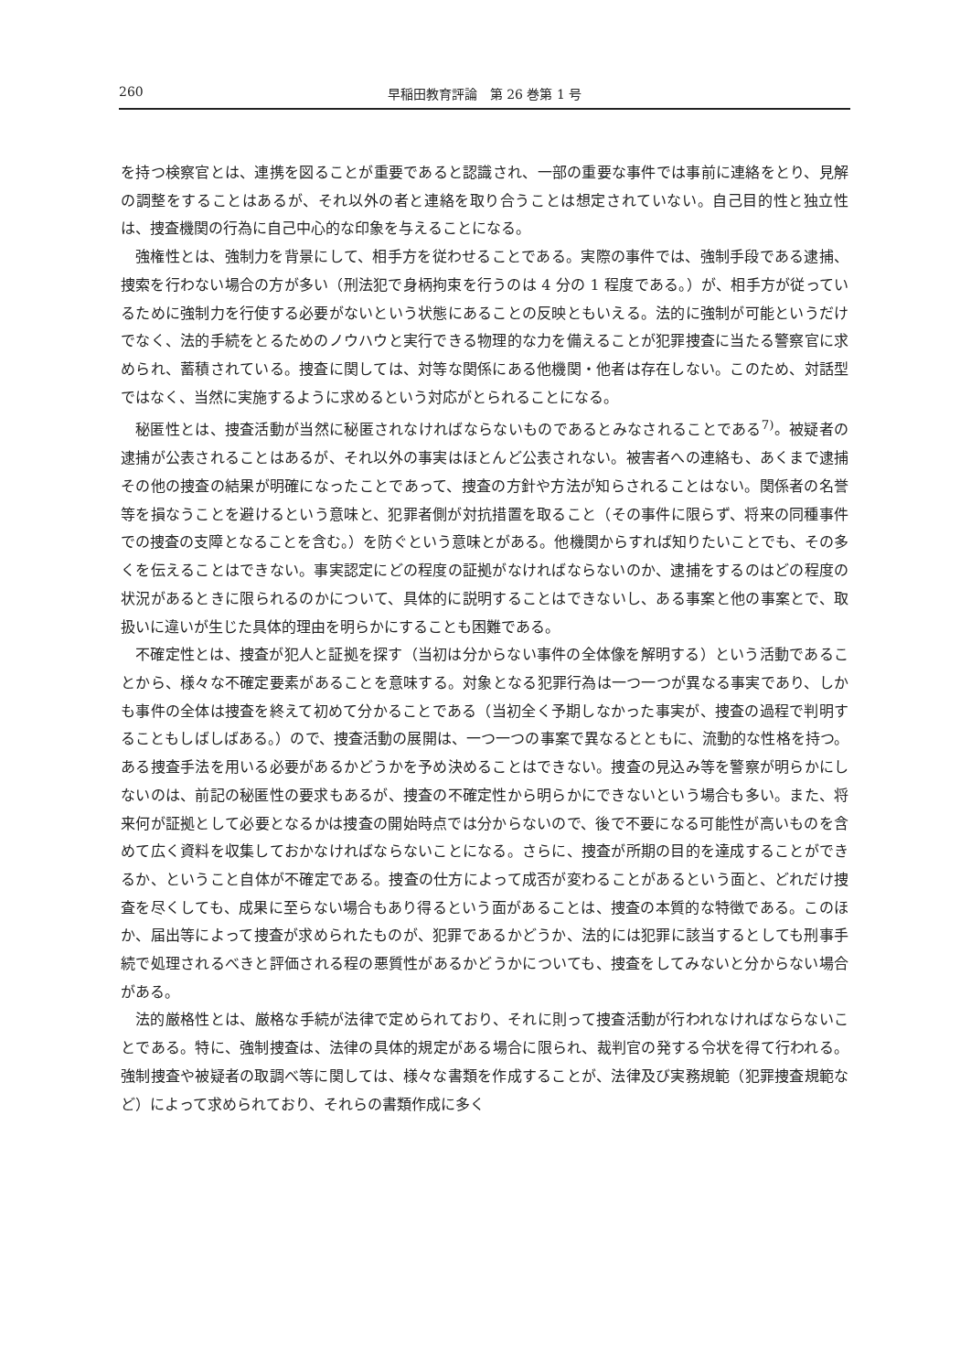260 早稲田教育評論　第 26 巻第 1 号
を持つ検察官とは、連携を図ることが重要であると認識され、一部の重要な事件では事前に連絡をとり、見解の調整をすることはあるが、それ以外の者と連絡を取り合うことは想定されていない。自己目的性と独立性は、捜査機関の行為に自己中心的な印象を与えることになる。
強権性とは、強制力を背景にして、相手方を従わせることである。実際の事件では、強制手段である逮捕、捜索を行わない場合の方が多い（刑法犯で身柄拘束を行うのは 4 分の 1 程度である。）が、相手方が従っているために強制力を行使する必要がないという状態にあることの反映ともいえる。法的に強制が可能というだけでなく、法的手続をとるためのノウハウと実行できる物理的な力を備えることが犯罪捜査に当たる警察官に求められ、蓄積されている。捜査に関しては、対等な関係にある他機関・他者は存在しない。このため、対話型ではなく、当然に実施するように求めるという対応がとられることになる。
秘匿性とは、捜査活動が当然に秘匿されなければならないものであるとみなされることである<sup>7)</sup>。被疑者の逮捕が公表されることはあるが、それ以外の事実はほとんど公表されない。被害者への連絡も、あくまで逮捕その他の捜査の結果が明確になったことであって、捜査の方針や方法が知らされることはない。関係者の名誉等を損なうことを避けるという意味と、犯罪者側が対抗措置を取ること（その事件に限らず、将来の同種事件での捜査の支障となることを含む。）を防ぐという意味とがある。他機関からすれば知りたいことでも、その多くを伝えることはできない。事実認定にどの程度の証拠がなければならないのか、逮捕をするのはどの程度の状況があるときに限られるのかについて、具体的に説明することはできないし、ある事案と他の事案とで、取扱いに違いが生じた具体的理由を明らかにすることも困難である。
不確定性とは、捜査が犯人と証拠を探す（当初は分からない事件の全体像を解明する）という活動であることから、様々な不確定要素があることを意味する。対象となる犯罪行為は一つ一つが異なる事実であり、しかも事件の全体は捜査を終えて初めて分かることである（当初全く予期しなかった事実が、捜査の過程で判明することもしばしばある。）ので、捜査活動の展開は、一つ一つの事案で異なるとともに、流動的な性格を持つ。ある捜査手法を用いる必要があるかどうかを予め決めることはできない。捜査の見込み等を警察が明らかにしないのは、前記の秘匿性の要求もあるが、捜査の不確定性から明らかにできないという場合も多い。また、将来何が証拠として必要となるかは捜査の開始時点では分からないので、後で不要になる可能性が高いものを含めて広く資料を収集しておかなければならないことになる。さらに、捜査が所期の目的を達成することができるか、ということ自体が不確定である。捜査の仕方によって成否が変わることがあるという面と、どれだけ捜査を尽くしても、成果に至らない場合もあり得るという面があることは、捜査の本質的な特徴である。このほか、届出等によって捜査が求められたものが、犯罪であるかどうか、法的には犯罪に該当するとしても刑事手続で処理されるべきと評価される程の悪質性があるかどうかについても、捜査をしてみないと分からない場合がある。
法的厳格性とは、厳格な手続が法律で定められており、それに則って捜査活動が行われなければならないことである。特に、強制捜査は、法律の具体的規定がある場合に限られ、裁判官の発する令状を得て行われる。強制捜査や被疑者の取調べ等に関しては、様々な書類を作成することが、法律及び実務規範（犯罪捜査規範など）によって求められており、それらの書類作成に多く